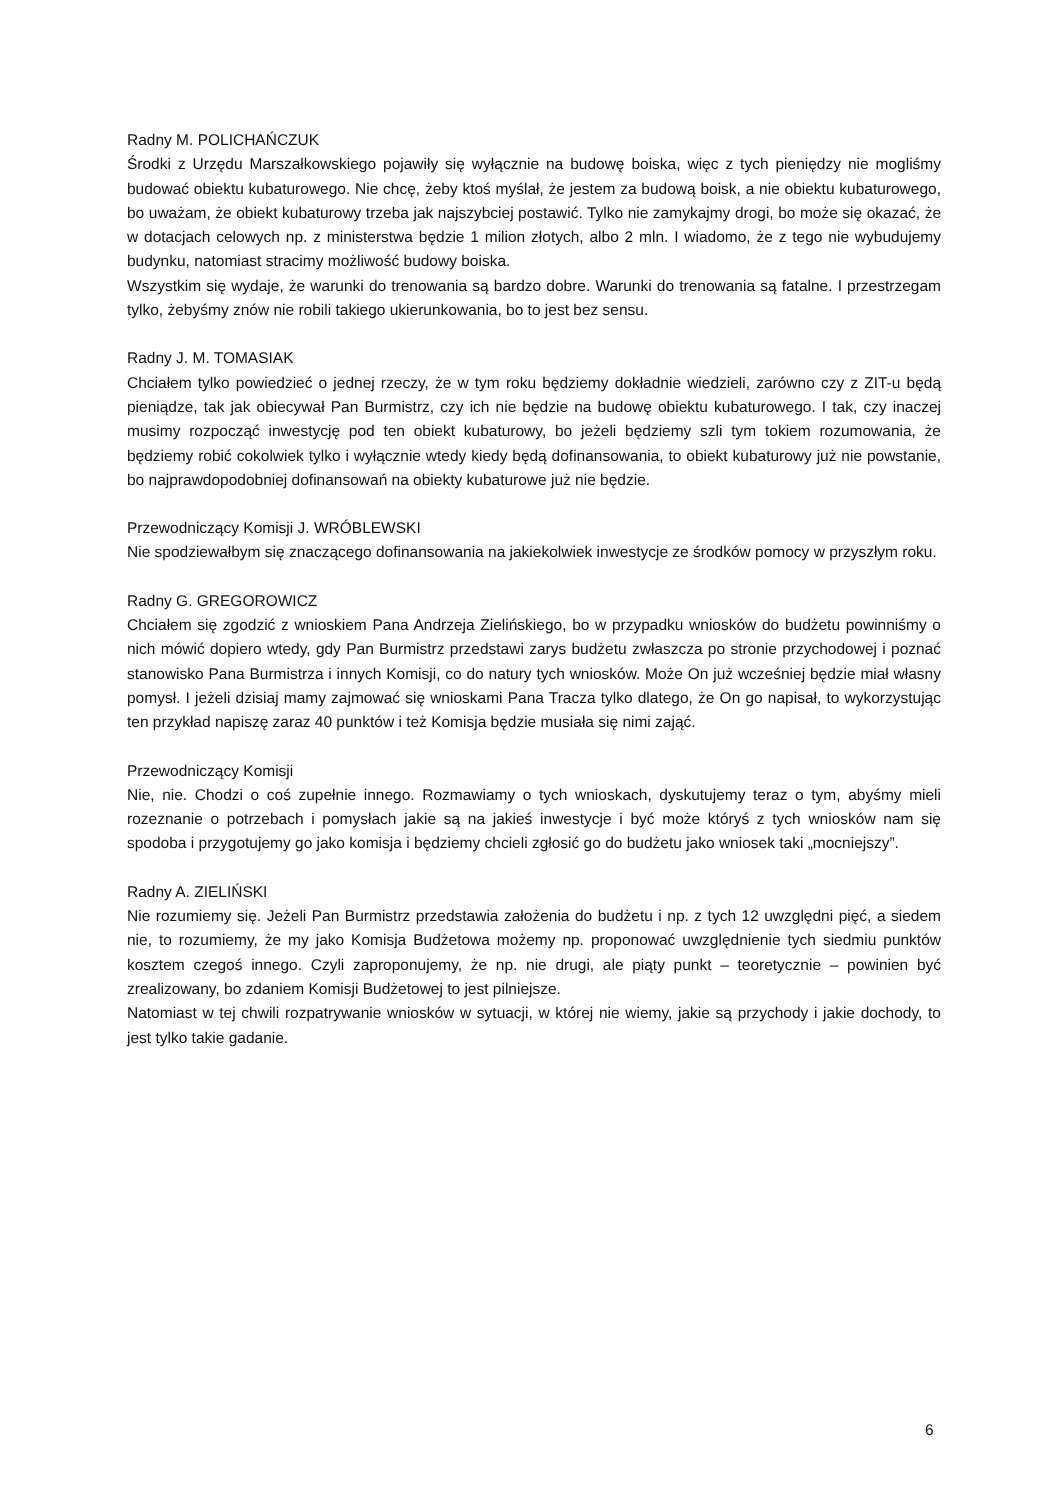Radny M. POLICHAŃCZUK
Środki z Urzędu Marszałkowskiego pojawiły się wyłącznie na budowę boiska, więc z tych pieniędzy nie mogliśmy budować obiektu kubaturowego. Nie chcę, żeby ktoś myślał, że jestem za budową boisk, a nie obiektu kubaturowego, bo uważam, że obiekt kubaturowy trzeba jak najszybciej postawić. Tylko nie zamykajmy drogi, bo może się okazać, że w dotacjach celowych np. z ministerstwa będzie 1 milion złotych, albo 2 mln. I wiadomo, że z tego nie wybudujemy budynku, natomiast stracimy możliwość budowy boiska.
Wszystkim się wydaje, że warunki do trenowania są bardzo dobre. Warunki do trenowania są fatalne. I przestrzegam tylko, żebyśmy znów nie robili takiego ukierunkowania, bo to jest bez sensu.
Radny J. M. TOMASIAK
Chciałem tylko powiedzieć o jednej rzeczy, że w tym roku będziemy dokładnie wiedzieli, zarówno czy z ZIT-u będą pieniądze, tak jak obiecywał Pan Burmistrz, czy ich nie będzie na budowę obiektu kubaturowego. I tak, czy inaczej musimy rozpocząć inwestycję pod ten obiekt kubaturowy, bo jeżeli będziemy szli tym tokiem rozumowania, że będziemy robić cokolwiek tylko i wyłącznie wtedy kiedy będą dofinansowania, to obiekt kubaturowy już nie powstanie, bo najprawdopodobniej dofinansowań na obiekty kubaturowe już nie będzie.
Przewodniczący Komisji J. WRÓBLEWSKI
Nie spodziewałbym się znaczącego dofinansowania na jakiekolwiek inwestycje ze środków pomocy w przyszłym roku.
Radny G. GREGOROWICZ
Chciałem się zgodzić z wnioskiem Pana Andrzeja Zielińskiego, bo w przypadku wniosków do budżetu powinniśmy o nich mówić dopiero wtedy, gdy Pan Burmistrz przedstawi zarys budżetu zwłaszcza po stronie przychodowej i poznać stanowisko Pana Burmistrza i innych Komisji, co do natury tych wniosków. Może On już wcześniej będzie miał własny pomysł. I jeżeli dzisiaj mamy zajmować się wnioskami Pana Tracza tylko dlatego, że On go napisał, to wykorzystując ten przykład napiszę zaraz 40 punktów i też Komisja będzie musiała się nimi zająć.
Przewodniczący Komisji
Nie, nie. Chodzi o coś zupełnie innego. Rozmawiamy o tych wnioskach, dyskutujemy teraz o tym, abyśmy mieli rozeznanie o potrzebach i pomysłach jakie są na jakieś inwestycje i być może któryś z tych wniosków nam się spodoba i przygotujemy go jako komisja i będziemy chcieli zgłosić go do budżetu jako wniosek taki „mocniejszy”.
Radny A. ZIELIŃSKI
Nie rozumiemy się. Jeżeli Pan Burmistrz przedstawia założenia do budżetu i np. z tych 12 uwzględni pięć, a siedem nie, to rozumiemy, że my jako Komisja Budżetowa możemy np. proponować uwzględnienie tych siedmiu punktów kosztem czegoś innego. Czyli zaproponujemy, że np. nie drugi, ale piąty punkt – teoretycznie – powinien być zrealizowany, bo zdaniem Komisji Budżetowej to jest pilniejsze.
Natomiast w tej chwili rozpatrywanie wniosków w sytuacji, w której nie wiemy, jakie są przychody i jakie dochody, to jest tylko takie gadanie.
6